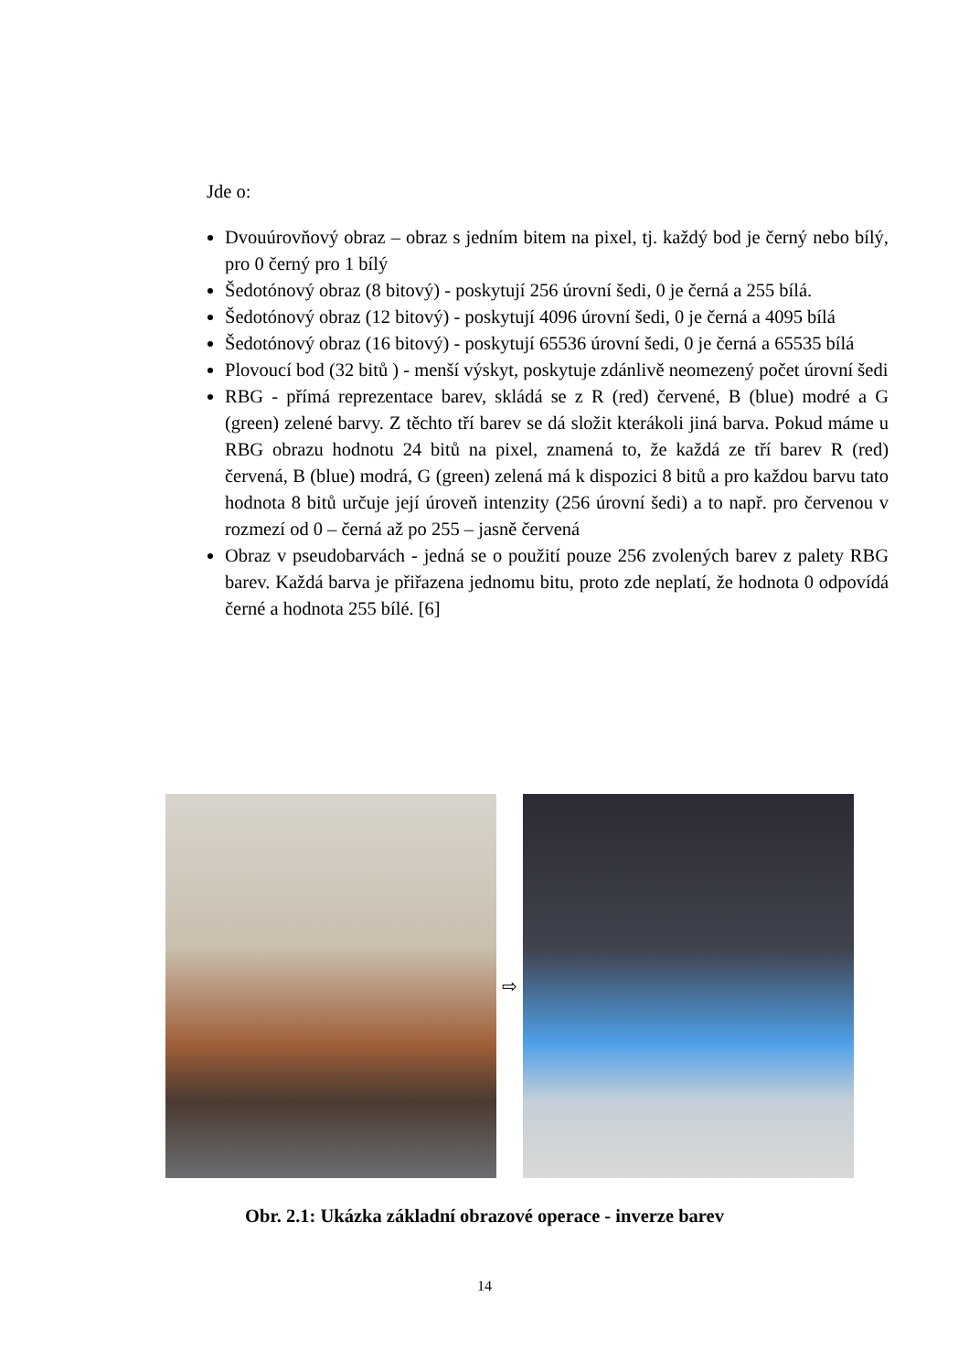Jde o:
Dvouúrovňový obraz – obraz s jedním bitem na pixel, tj. každý bod je černý nebo bílý, pro 0 černý pro 1 bílý
Šedotónový obraz (8 bitový) - poskytují 256 úrovní šedi, 0 je černá a 255 bílá.
Šedotónový obraz (12 bitový) - poskytují 4096 úrovní šedi, 0 je černá a 4095 bílá
Šedotónový obraz (16 bitový) - poskytují 65536 úrovní šedi, 0 je černá a 65535 bílá
Plovoucí bod (32 bitů ) - menší výskyt, poskytuje zdánlivě neomezený počet úrovní šedi
RBG - přímá reprezentace barev, skládá se z R (red) červené, B (blue) modré a G (green) zelené barvy. Z těchto tří barev se dá složit kterákoli jiná barva. Pokud máme u RBG obrazu hodnotu 24 bitů na pixel, znamená to, že každá ze tří barev R (red) červená, B (blue) modrá, G (green) zelená má k dispozici 8 bitů a pro každou barvu tato hodnota 8 bitů určuje její úroveň intenzity (256 úrovní šedi) a to např. pro červenou v rozmezí od 0 – černá až po 255 – jasně červená
Obraz v pseudobarvách - jedná se o použití pouze 256 zvolených barev z palety RBG barev. Každá barva je přiřazena jednomu bitu, proto zde neplatí, že hodnota 0 odpovídá černé a hodnota 255 bílé. [6]
⇨
Obr. 2.1: Ukázka základní obrazové operace - inverze barev
14